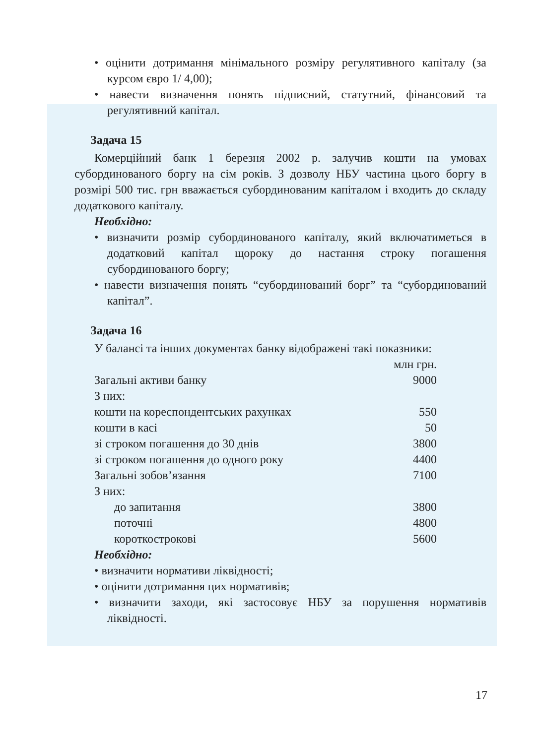• оцінити дотримання мінімального розміру регулятивного капіталу (за курсом євро 1/ 4,00);
• навести визначення понять підписний, статутний, фінансовий та регулятивний капітал.
Задача 15
Комерційний банк 1 березня 2002 р. залучив кошти на умовах субординованого боргу на сім років. З дозволу НБУ частина цього боргу в розмірі 500 тис. грн вважається субординованим капіталом і входить до складу додаткового капіталу.
Необхідно:
• визначити розмір субординованого капіталу, який включатиметься в додатковий капітал щороку до настання строку погашення субординованого боргу;
• навести визначення понять “субординований борг” та “субординований капітал”.
Задача 16
У балансі та інших документах банку відображені такі показники:
| | млн грн. |
| Загальні активи банку | 9000 |
| З них: | |
| кошти на кореспондентських рахунках | 550 |
| кошти в касі | 50 |
| зі строком погашення до 30 днів | 3800 |
| зі строком погашення до одного року | 4400 |
| Загальні зобов’язання | 7100 |
| З них: | |
| до запитання | 3800 |
| поточні | 4800 |
| короткострокові | 5600 |
Необхідно:
• визначити нормативи ліквідності;
• оцінити дотримання цих нормативів;
• визначити заходи, які застосовує НБУ за порушення нормативів ліквідності.
17